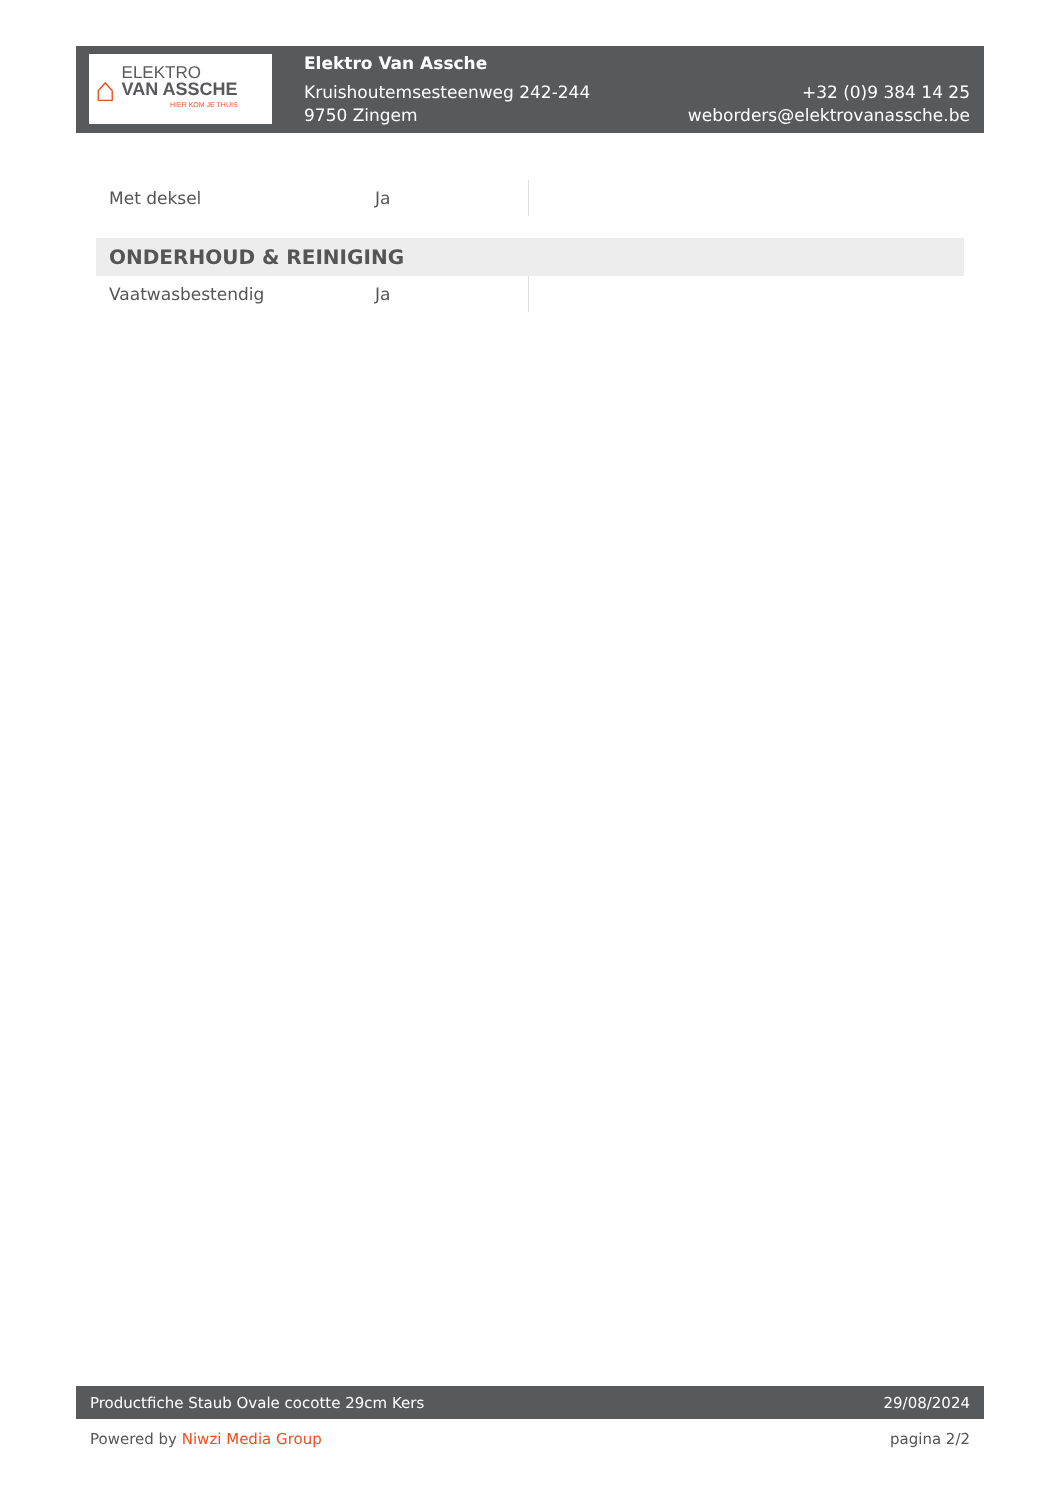⌂
ELEKTRO
VAN ASSCHE
HIER KOM JE THUIS
Elektro Van Assche
Kruishoutemsesteenweg 242-244
9750 Zingem
+32 (0)9 384 14 25
weborders@elektrovanassche.be
| Met deksel | Ja | |
| ONDERHOUD & REINIGING | | |
| Vaatwasbestendig | Ja | |
Productfiche Staub Ovale cocotte 29cm Kers 29/08/2024
Powered by Niwzi Media Group pagina 2/2